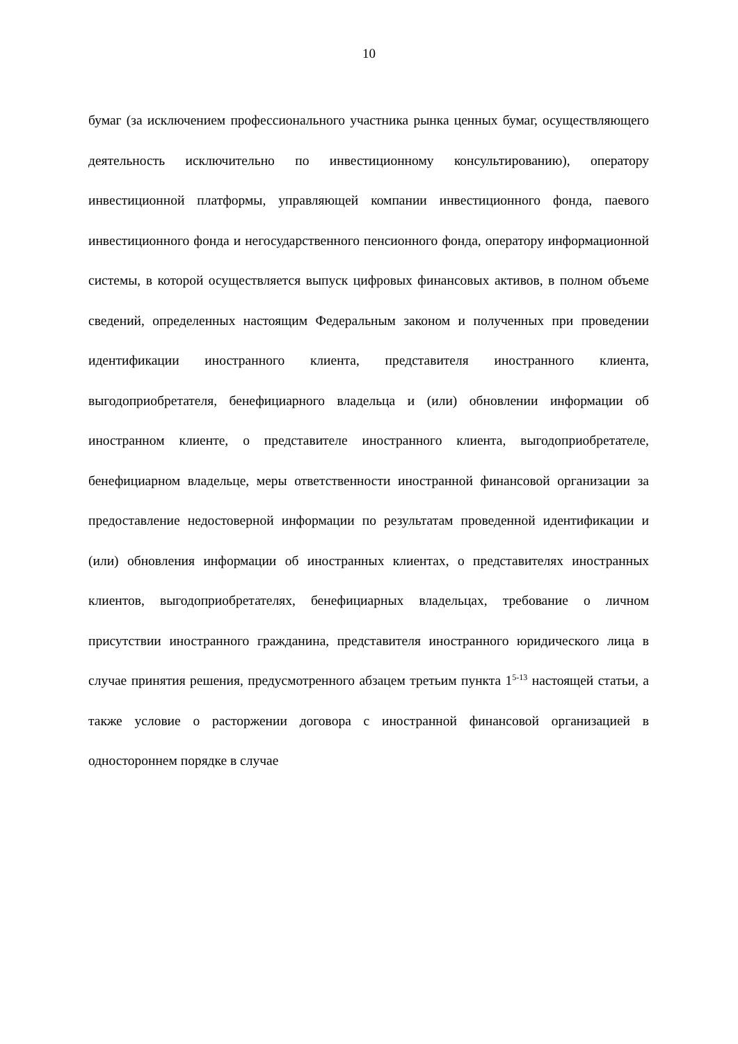10
бумаг (за исключением профессионального участника рынка ценных бумаг, осуществляющего деятельность исключительно по инвестиционному консультированию), оператору инвестиционной платформы, управляющей компании инвестиционного фонда, паевого инвестиционного фонда и негосударственного пенсионного фонда, оператору информационной системы, в которой осуществляется выпуск цифровых финансовых активов, в полном объеме сведений, определенных настоящим Федеральным законом и полученных при проведении идентификации иностранного клиента, представителя иностранного клиента, выгодоприобретателя, бенефициарного владельца и (или) обновлении информации об иностранном клиенте, о представителе иностранного клиента, выгодоприобретателе, бенефициарном владельце, меры ответственности иностранной финансовой организации за предоставление недостоверной информации по результатам проведенной идентификации и (или) обновления информации об иностранных клиентах, о представителях иностранных клиентов, выгодоприобретателях, бенефициарных владельцах, требование о личном присутствии иностранного гражданина, представителя иностранного юридического лица в случае принятия решения, предусмотренного абзацем третьим пункта 1<sup>5-13</sup> настоящей статьи, а также условие о расторжении договора с иностранной финансовой организацией в одностороннем порядке в случае